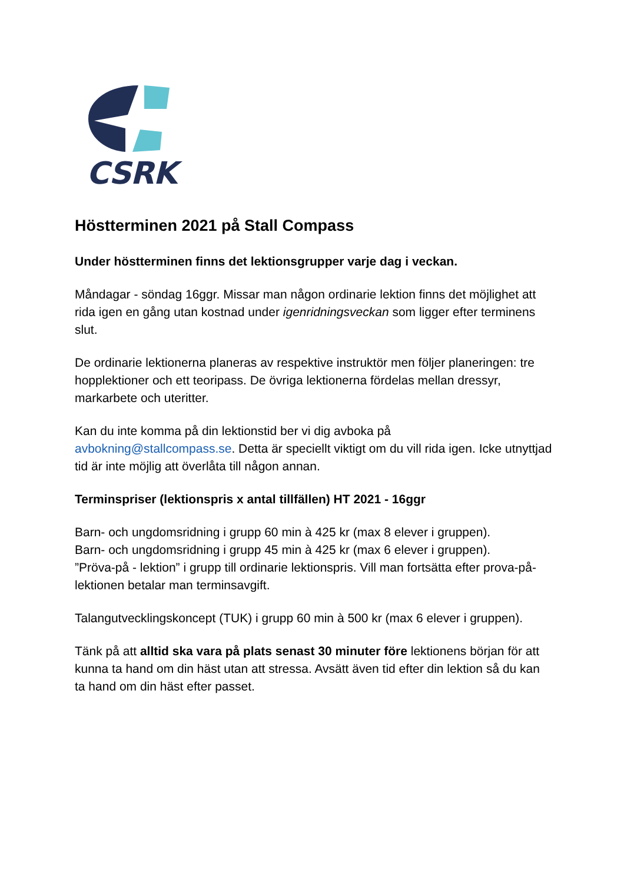CSRK
Höstterminen 2021 på Stall Compass
Under höstterminen finns det lektionsgrupper varje dag i veckan.
Måndagar - söndag 16ggr. Missar man någon ordinarie lektion finns det möjlighet att rida igen en gång utan kostnad under igenridningsveckan som ligger efter terminens slut.
De ordinarie lektionerna planeras av respektive instruktör men följer planeringen: tre hopplektioner och ett teoripass. De övriga lektionerna fördelas mellan dressyr, markarbete och uteritter.
Kan du inte komma på din lektionstid ber vi dig avboka på avbokning@stallcompass.se. Detta är speciellt viktigt om du vill rida igen. Icke utnyttjad tid är inte möjlig att överlåta till någon annan.
Terminspriser (lektionspris x antal tillfällen) HT 2021 - 16ggr
Barn- och ungdomsridning i grupp 60 min à 425 kr (max 8 elever i gruppen).
Barn- och ungdomsridning i grupp 45 min à 425 kr (max 6 elever i gruppen).
”Pröva-på - lektion” i grupp till ordinarie lektionspris. Vill man fortsätta efter prova-på-lektionen betalar man terminsavgift.
Talangutvecklingskoncept (TUK) i grupp 60 min à 500 kr (max 6 elever i gruppen).
Tänk på att alltid ska vara på plats senast 30 minuter före lektionens början för att kunna ta hand om din häst utan att stressa. Avsätt även tid efter din lektion så du kan ta hand om din häst efter passet.